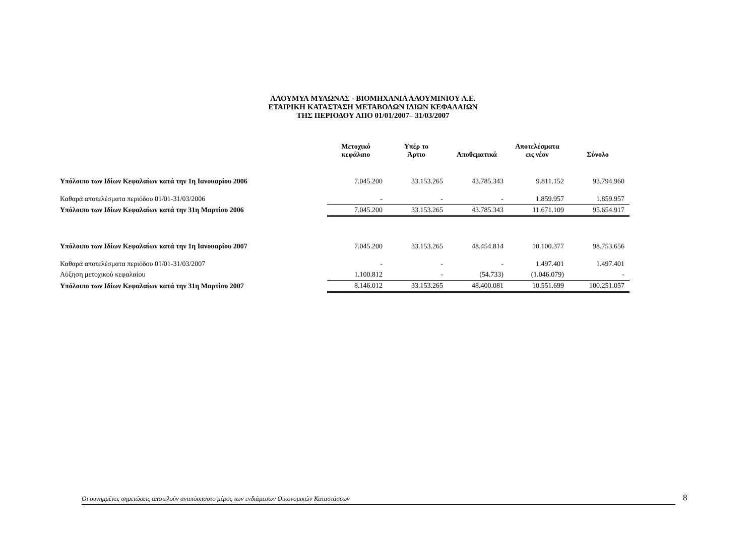ΑΛΟΥΜΥΛ ΜΥΛΩΝΑΣ - ΒΙΟΜΗΧΑΝΙΑ ΑΛΟΥΜΙΝΙΟΥ Α.Ε.
ΕΤΑΙΡΙΚΗ ΚΑΤΑΣΤΑΣΗ ΜΕΤΑΒΟΛΩΝ ΙΔΙΩΝ ΚΕΦΑΛΑΙΩΝ
ΤΗΣ ΠΕΡΙΟΔΟΥ ΑΠΟ 01/01/2007– 31/03/2007
| | Μετοχικό κεφάλαιο | Υπέρ το Άρτιο | Αποθεματικά | Αποτελέσματα εις νέον | Σύνολο |
| --- | --- | --- | --- | --- | --- |
| Υπόλοιπο των Ιδίων Κεφαλαίων κατά την 1η Ιανουαρίου 2006 | 7.045.200 | 33.153.265 | 43.785.343 | 9.811.152 | 93.794.960 |
| Καθαρά αποτελέσματα περιόδου 01/01-31/03/2006 | - | - | - | 1.859.957 | 1.859.957 |
| Υπόλοιπο των Ιδίων Κεφαλαίων κατά την 31η Μαρτίου 2006 | 7.045.200 | 33.153.265 | 43.785.343 | 11.671.109 | 95.654.917 |
| Υπόλοιπο των Ιδίων Κεφαλαίων κατά την 1η Ιανουαρίου 2007 | 7.045.200 | 33.153.265 | 48.454.814 | 10.100.377 | 98.753.656 |
| Καθαρά αποτελέσματα περιόδου 01/01-31/03/2007 | - | - | - | 1.497.401 | 1.497.401 |
| Αύξηση μετοχικού κεφαλαίου | 1.100.812 | - | (54.733) | (1.046.079) | - |
| Υπόλοιπο των Ιδίων Κεφαλαίων κατά την 31η Μαρτίου 2007 | 8.146.012 | 33.153.265 | 48.400.081 | 10.551.699 | 100.251.057 |
Οι συνημμένες σημειώσεις αποτελούν αναπόσπαστο μέρος των ενδιάμεσων Οικονομικών Καταστάσεων 8